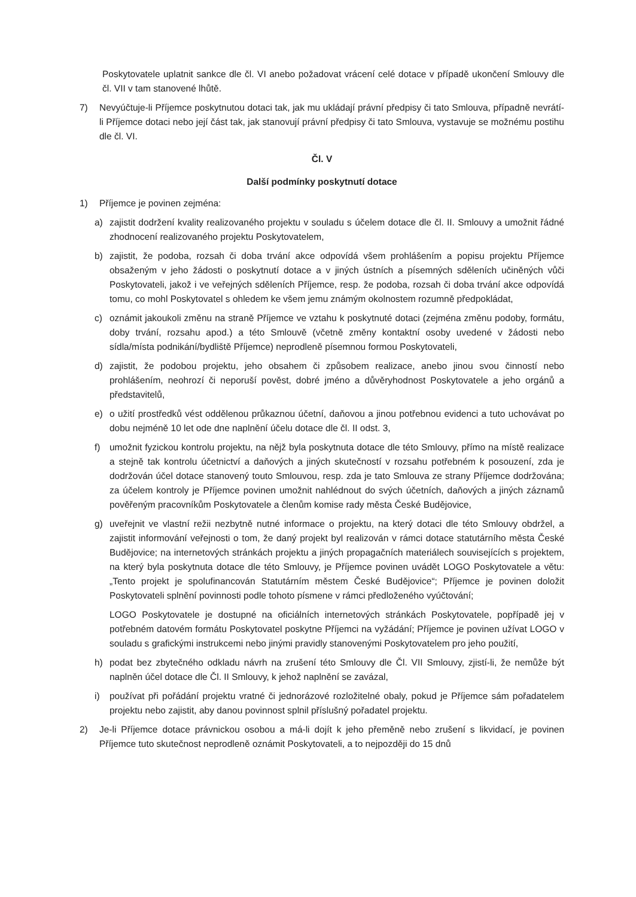Poskytovatele uplatnit sankce dle čl. VI anebo požadovat vrácení celé dotace v případě ukončení Smlouvy dle čl. VII v tam stanovené lhůtě.
7) Nevyúčtuje-li Příjemce poskytnutou dotaci tak, jak mu ukládají právní předpisy či tato Smlouva, případně nevrátí-li Příjemce dotaci nebo její část tak, jak stanovují právní předpisy či tato Smlouva, vystavuje se možnému postihu dle čl. VI.
Čl. V
Další podmínky poskytnutí dotace
1) Příjemce je povinen zejména:
a) zajistit dodržení kvality realizovaného projektu v souladu s účelem dotace dle čl. II. Smlouvy a umožnit řádné zhodnocení realizovaného projektu Poskytovatelem,
b) zajistit, že podoba, rozsah či doba trvání akce odpovídá všem prohlášením a popisu projektu Příjemce obsaženým v jeho žádosti o poskytnutí dotace a v jiných ústních a písemných sděleních učiněných vůči Poskytovateli, jakož i ve veřejných sděleních Příjemce, resp. že podoba, rozsah či doba trvání akce odpovídá tomu, co mohl Poskytovatel s ohledem ke všem jemu známým okolnostem rozumně předpokládat,
c) oznámit jakoukoli změnu na straně Příjemce ve vztahu k poskytnuté dotaci (zejména změnu podoby, formátu, doby trvání, rozsahu apod.) a této Smlouvě (včetně změny kontaktní osoby uvedené v žádosti nebo sídla/místa podnikání/bydliště Příjemce) neprodleně písemnou formou Poskytovateli,
d) zajistit, že podobou projektu, jeho obsahem či způsobem realizace, anebo jinou svou činností nebo prohlášením, neohrozí či neporuší pověst, dobré jméno a důvěryhodnost Poskytovatele a jeho orgánů a představitelů,
e) o užití prostředků vést oddělenou průkaznou účetní, daňovou a jinou potřebnou evidenci a tuto uchovávat po dobu nejméně 10 let ode dne naplnění účelu dotace dle čl. II odst. 3,
f) umožnit fyzickou kontrolu projektu, na nějž byla poskytnuta dotace dle této Smlouvy, přímo na místě realizace a stejně tak kontrolu účetnictví a daňových a jiných skutečností v rozsahu potřebném k posouzení, zda je dodržován účel dotace stanovený touto Smlouvou, resp. zda je tato Smlouva ze strany Příjemce dodržována; za účelem kontroly je Příjemce povinen umožnit nahlédnout do svých účetních, daňových a jiných záznamů pověřeným pracovníkům Poskytovatele a členům komise rady města České Budějovice,
g) uveřejnit ve vlastní režii nezbytně nutné informace o projektu, na který dotaci dle této Smlouvy obdržel, a zajistit informování veřejnosti o tom, že daný projekt byl realizován v rámci dotace statutárního města České Budějovice; na internetových stránkách projektu a jiných propagačních materiálech souvisejících s projektem, na který byla poskytnuta dotace dle této Smlouvy, je Příjemce povinen uvádět LOGO Poskytovatele a větu: „Tento projekt je spolufinancován Statutárním městem České Budějovice“; Příjemce je povinen doložit Poskytovateli splnění povinnosti podle tohoto písmene v rámci předloženého vyúčtování;
LOGO Poskytovatele je dostupné na oficiálních internetových stránkách Poskytovatele, popřípadě jej v potřebném datovém formátu Poskytovatel poskytne Příjemci na vyžádání; Příjemce je povinen užívat LOGO v souladu s grafickými instrukcemi nebo jinými pravidly stanovenými Poskytovatelem pro jeho použití,
h) podat bez zbytečného odkladu návrh na zrušení této Smlouvy dle Čl. VII Smlouvy, zjistí-li, že nemůže být naplněn účel dotace dle Čl. II Smlouvy, k jehož naplnění se zavázal,
i) používat při pořádání projektu vratné či jednorázové rozložitelné obaly, pokud je Příjemce sám pořadatelem projektu nebo zajistit, aby danou povinnost splnil příslušný pořadatel projektu.
2) Je-li Příjemce dotace právnickou osobou a má-li dojít k jeho přeměně nebo zrušení s likvidací, je povinen Příjemce tuto skutečnost neprodleně oznámit Poskytovateli, a to nejpozději do 15 dnů